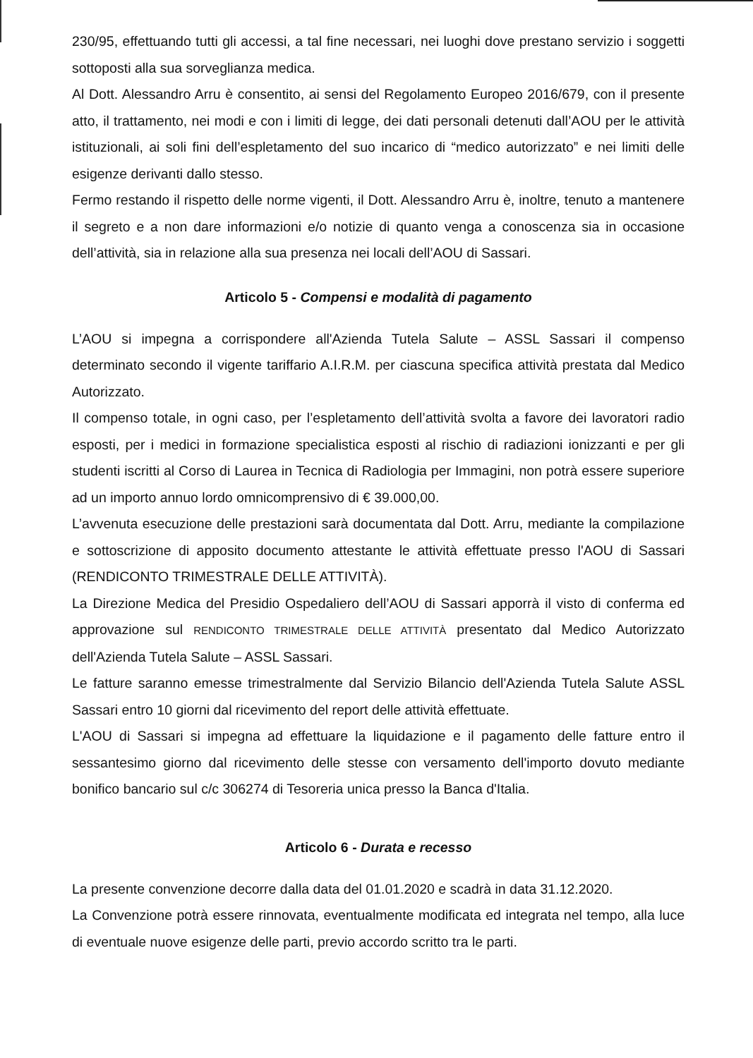230/95, effettuando tutti gli accessi, a tal fine necessari, nei luoghi dove prestano servizio i soggetti sottoposti alla sua sorveglianza medica.
Al Dott. Alessandro Arru è consentito, ai sensi del Regolamento Europeo 2016/679, con il presente atto, il trattamento, nei modi e con i limiti di legge, dei dati personali detenuti dall’AOU per le attività istituzionali, ai soli fini dell’espletamento del suo incarico di “medico autorizzato” e nei limiti delle esigenze derivanti dallo stesso.
Fermo restando il rispetto delle norme vigenti, il Dott. Alessandro Arru è, inoltre, tenuto a mantenere il segreto e a non dare informazioni e/o notizie di quanto venga a conoscenza sia in occasione dell’attività, sia in relazione alla sua presenza nei locali dell’AOU di Sassari.
Articolo 5 - Compensi e modalità di pagamento
L’AOU si impegna a corrispondere all'Azienda Tutela Salute – ASSL Sassari il compenso determinato secondo il vigente tariffario A.I.R.M. per ciascuna specifica attività prestata dal Medico Autorizzato.
Il compenso totale, in ogni caso, per l’espletamento dell’attività svolta a favore dei lavoratori radio esposti, per i medici in formazione specialistica esposti al rischio di radiazioni ionizzanti e per gli studenti iscritti al Corso di Laurea in Tecnica di Radiologia per Immagini, non potrà essere superiore ad un importo annuo lordo omnicomprensivo di € 39.000,00.
L’avvenuta esecuzione delle prestazioni sarà documentata dal Dott. Arru, mediante la compilazione e sottoscrizione di apposito documento attestante le attività effettuate presso l'AOU di Sassari (RENDICONTO TRIMESTRALE DELLE ATTIVITÀ).
La Direzione Medica del Presidio Ospedaliero dell’AOU di Sassari apporrà il visto di conferma ed approvazione sul RENDICONTO TRIMESTRALE DELLE ATTIVITÀ presentato dal Medico Autorizzato dell'Azienda Tutela Salute – ASSL Sassari.
Le fatture saranno emesse trimestralmente dal Servizio Bilancio dell'Azienda Tutela Salute ASSL Sassari entro 10 giorni dal ricevimento del report delle attività effettuate.
L'AOU di Sassari si impegna ad effettuare la liquidazione e il pagamento delle fatture entro il sessantesimo giorno dal ricevimento delle stesse con versamento dell'importo dovuto mediante bonifico bancario sul c/c 306274 di Tesoreria unica presso la Banca d'Italia.
Articolo 6 - Durata e recesso
La presente convenzione decorre dalla data del 01.01.2020 e scadrà in data 31.12.2020.
La Convenzione potrà essere rinnovata, eventualmente modificata ed integrata nel tempo, alla luce di eventuale nuove esigenze delle parti, previo accordo scritto tra le parti.